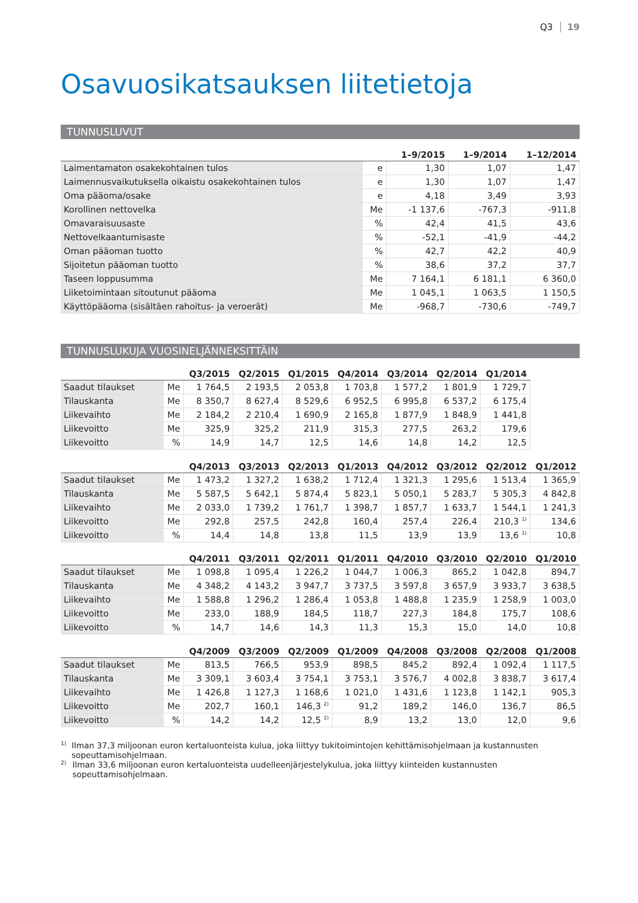Q3 19
Osavuosikatsauksen liitetietoja
TUNNUSLUVUT
| | | 1–9/2015 | 1–9/2014 | 1–12/2014 |
| --- | --- | --- | --- | --- |
| Laimentamaton osakekohtainen tulos | e | 1,30 | 1,07 | 1,47 |
| Laimennusvaikutuksella oikaistu osakekohtainen tulos | e | 1,30 | 1,07 | 1,47 |
| Oma pääoma/osake | e | 4,18 | 3,49 | 3,93 |
| Korollinen nettovelka | Me | -1 137,6 | -767,3 | -911,8 |
| Omavaraisuusaste | % | 42,4 | 41,5 | 43,6 |
| Nettovelkaantumisaste | % | -52,1 | -41,9 | -44,2 |
| Oman pääoman tuotto | % | 42,7 | 42,2 | 40,9 |
| Sijoitetun pääoman tuotto | % | 38,6 | 37,2 | 37,7 |
| Taseen loppusumma | Me | 7 164,1 | 6 181,1 | 6 360,0 |
| Liiketoimintaan sitoutunut pääoma | Me | 1 045,1 | 1 063,5 | 1 150,5 |
| Käyttöpääoma (sisältäen rahoitus- ja veroerät) | Me | -968,7 | -730,6 | -749,7 |
TUNNUSLUKUJA VUOSINELJÄNNEKSITTÄIN
| | | Q3/2015 | Q2/2015 | Q1/2015 | Q4/2014 | Q3/2014 | Q2/2014 | Q1/2014 | |
| --- | --- | --- | --- | --- | --- | --- | --- | --- | --- |
| Saadut tilaukset | Me | 1 764,5 | 2 193,5 | 2 053,8 | 1 703,8 | 1 577,2 | 1 801,9 | 1 729,7 | |
| Tilauskanta | Me | 8 350,7 | 8 627,4 | 8 529,6 | 6 952,5 | 6 995,8 | 6 537,2 | 6 175,4 | |
| Liikevaihto | Me | 2 184,2 | 2 210,4 | 1 690,9 | 2 165,8 | 1 877,9 | 1 848,9 | 1 441,8 | |
| Liikevoitto | Me | 325,9 | 325,2 | 211,9 | 315,3 | 277,5 | 263,2 | 179,6 | |
| Liikevoitto | % | 14,9 | 14,7 | 12,5 | 14,6 | 14,8 | 14,2 | 12,5 | |
| | | Q4/2013 | Q3/2013 | Q2/2013 | Q1/2013 | Q4/2012 | Q3/2012 | Q2/2012 | Q1/2012 |
| Saadut tilaukset | Me | 1 473,2 | 1 327,2 | 1 638,2 | 1 712,4 | 1 321,3 | 1 295,6 | 1 513,4 | 1 365,9 |
| Tilauskanta | Me | 5 587,5 | 5 642,1 | 5 874,4 | 5 823,1 | 5 050,1 | 5 283,7 | 5 305,3 | 4 842,8 |
| Liikevaihto | Me | 2 033,0 | 1 739,2 | 1 761,7 | 1 398,7 | 1 857,7 | 1 633,7 | 1 544,1 | 1 241,3 |
| Liikevoitto | Me | 292,8 | 257,5 | 242,8 | 160,4 | 257,4 | 226,4 | 210,3 <sup>1)</sup> | 134,6 |
| Liikevoitto | % | 14,4 | 14,8 | 13,8 | 11,5 | 13,9 | 13,9 | 13,6 <sup>1)</sup> | 10,8 |
| | | Q4/2011 | Q3/2011 | Q2/2011 | Q1/2011 | Q4/2010 | Q3/2010 | Q2/2010 | Q1/2010 |
| Saadut tilaukset | Me | 1 098,8 | 1 095,4 | 1 226,2 | 1 044,7 | 1 006,3 | 865,2 | 1 042,8 | 894,7 |
| Tilauskanta | Me | 4 348,2 | 4 143,2 | 3 947,7 | 3 737,5 | 3 597,8 | 3 657,9 | 3 933,7 | 3 638,5 |
| Liikevaihto | Me | 1 588,8 | 1 296,2 | 1 286,4 | 1 053,8 | 1 488,8 | 1 235,9 | 1 258,9 | 1 003,0 |
| Liikevoitto | Me | 233,0 | 188,9 | 184,5 | 118,7 | 227,3 | 184,8 | 175,7 | 108,6 |
| Liikevoitto | % | 14,7 | 14,6 | 14,3 | 11,3 | 15,3 | 15,0 | 14,0 | 10,8 |
| | | Q4/2009 | Q3/2009 | Q2/2009 | Q1/2009 | Q4/2008 | Q3/2008 | Q2/2008 | Q1/2008 |
| Saadut tilaukset | Me | 813,5 | 766,5 | 953,9 | 898,5 | 845,2 | 892,4 | 1 092,4 | 1 117,5 |
| Tilauskanta | Me | 3 309,1 | 3 603,4 | 3 754,1 | 3 753,1 | 3 576,7 | 4 002,8 | 3 838,7 | 3 617,4 |
| Liikevaihto | Me | 1 426,8 | 1 127,3 | 1 168,6 | 1 021,0 | 1 431,6 | 1 123,8 | 1 142,1 | 905,3 |
| Liikevoitto | Me | 202,7 | 160,1 | 146,3 <sup>2)</sup> | 91,2 | 189,2 | 146,0 | 136,7 | 86,5 |
| Liikevoitto | % | 14,2 | 14,2 | 12,5 <sup>2)</sup> | 8,9 | 13,2 | 13,0 | 12,0 | 9,6 |
1)
Ilman 37,3 miljoonan euron kertaluonteista kulua, joka liittyy tukitoimintojen kehittämisohjelmaan ja kustannusten sopeuttamis­ohjelmaan.
2)
Ilman 33,6 miljoonan euron kertaluonteista uudelleenjärjestelykulua, joka liittyy kiinteiden kustannusten sopeuttamisohjelmaan.